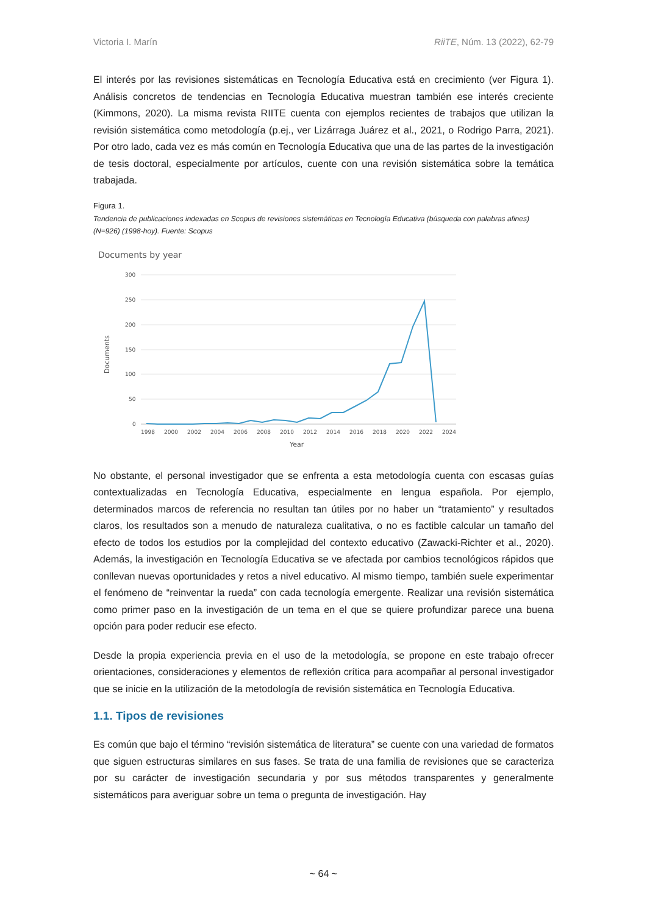Victoria I. Marín RiiTE, Núm. 13 (2022), 62-79
El interés por las revisiones sistemáticas en Tecnología Educativa está en crecimiento (ver Figura 1). Análisis concretos de tendencias en Tecnología Educativa muestran también ese interés creciente (Kimmons, 2020). La misma revista RIITE cuenta con ejemplos recientes de trabajos que utilizan la revisión sistemática como metodología (p.ej., ver Lizárraga Juárez et al., 2021, o Rodrigo Parra, 2021). Por otro lado, cada vez es más común en Tecnología Educativa que una de las partes de la investigación de tesis doctoral, especialmente por artículos, cuente con una revisión sistemática sobre la temática trabajada.
Figura 1.
Tendencia de publicaciones indexadas en Scopus de revisiones sistemáticas en Tecnología Educativa (búsqueda con palabras afines) (N=926) (1998-hoy). Fuente: Scopus
Documents by year
300
250
200
150
100
50
0
Documents
1998
2000
2002
2004
2006
2008
2010
2012
2014
2016
2018
2020
2022
2024
Year
No obstante, el personal investigador que se enfrenta a esta metodología cuenta con escasas guías contextualizadas en Tecnología Educativa, especialmente en lengua española. Por ejemplo, determinados marcos de referencia no resultan tan útiles por no haber un “tratamiento” y resultados claros, los resultados son a menudo de naturaleza cualitativa, o no es factible calcular un tamaño del efecto de todos los estudios por la complejidad del contexto educativo (Zawacki-Richter et al., 2020). Además, la investigación en Tecnología Educativa se ve afectada por cambios tecnológicos rápidos que conllevan nuevas oportunidades y retos a nivel educativo. Al mismo tiempo, también suele experimentar el fenómeno de “reinventar la rueda” con cada tecnología emergente. Realizar una revisión sistemática como primer paso en la investigación de un tema en el que se quiere profundizar parece una buena opción para poder reducir ese efecto.
Desde la propia experiencia previa en el uso de la metodología, se propone en este trabajo ofrecer orientaciones, consideraciones y elementos de reflexión crítica para acompañar al personal investigador que se inicie en la utilización de la metodología de revisión sistemática en Tecnología Educativa.
1.1. Tipos de revisiones
Es común que bajo el término “revisión sistemática de literatura” se cuente con una variedad de formatos que siguen estructuras similares en sus fases. Se trata de una familia de revisiones que se caracteriza por su carácter de investigación secundaria y por sus métodos transparentes y generalmente sistemáticos para averiguar sobre un tema o pregunta de investigación. Hay
~ 64 ~